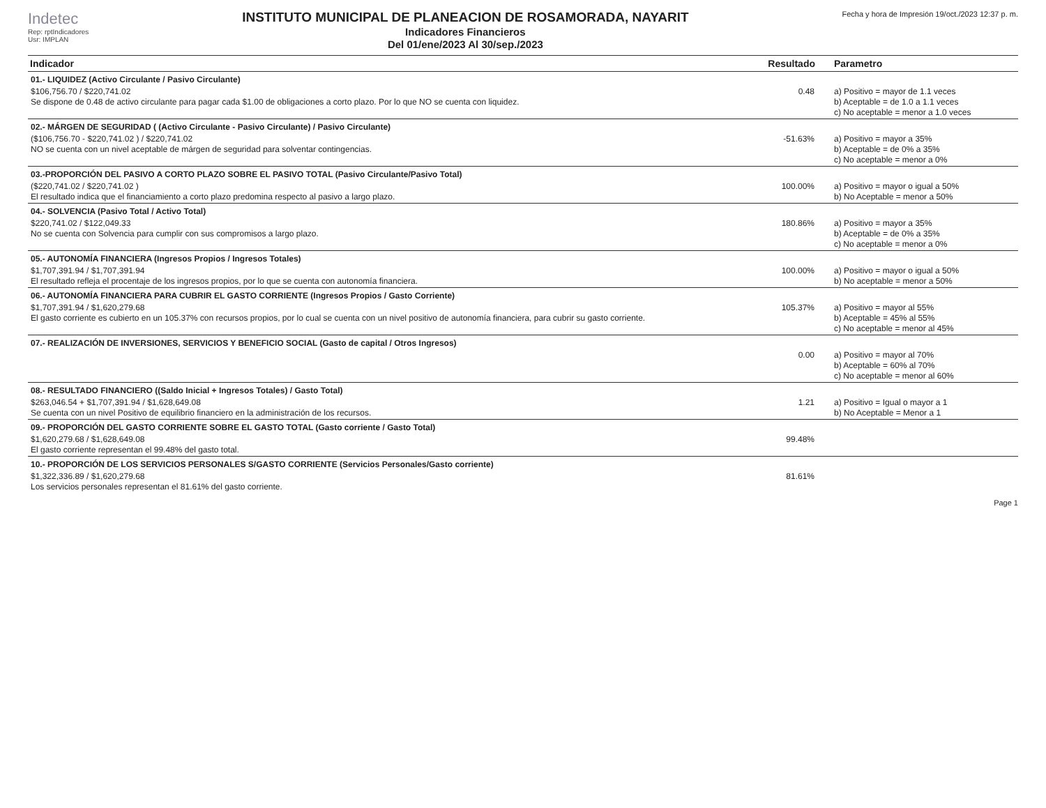Indetec
Rep: rptIndicadores
Usr: IMPLAN
INSTITUTO MUNICIPAL DE PLANEACION DE ROSAMORADA, NAYARIT
Indicadores Financieros
Del 01/ene/2023 Al 30/sep./2023
Fecha y hora de Impresión 19/oct./2023 12:37 p. m.
| Indicador | Resultado | Parametro |
| --- | --- | --- |
| 01.- LIQUIDEZ (Activo Circulante / Pasivo Circulante) | | |
| $106,756.70 / $220,741.02 Se dispone de 0.48 de activo circulante para pagar cada $1.00 de obligaciones a corto plazo. Por lo que NO se cuenta con liquidez. | 0.48 | a) Positivo = mayor de 1.1 veces b) Aceptable = de 1.0 a 1.1 veces c) No aceptable = menor a 1.0 veces |
| 02.- MÁRGEN DE SEGURIDAD ( (Activo Circulante - Pasivo Circulante) / Pasivo Circulante) | | |
| ($106,756.70 - $220,741.02 ) / $220,741.02 NO se cuenta con un nivel aceptable de márgen de seguridad para solventar contingencias. | -51.63% | a) Positivo = mayor a 35% b) Aceptable = de 0% a 35% c) No aceptable = menor a 0% |
| 03.-PROPORCIÓN DEL PASIVO A CORTO PLAZO SOBRE EL PASIVO TOTAL (Pasivo Circulante/Pasivo Total) | | |
| ($220,741.02 / $220,741.02 ) El resultado indica que el financiamiento a corto plazo predomina respecto al pasivo a largo plazo. | 100.00% | a) Positivo = mayor o igual a 50% b) No Aceptable = menor a 50% |
| 04.- SOLVENCIA (Pasivo Total / Activo Total) | | |
| $220,741.02 / $122,049.33 No se cuenta con Solvencia para cumplir con sus compromisos a largo plazo. | 180.86% | a) Positivo = mayor a 35% b) Aceptable = de 0% a 35% c) No aceptable = menor a 0% |
| 05.- AUTONOMÍA FINANCIERA (Ingresos Propios / Ingresos Totales) | | |
| $1,707,391.94 / $1,707,391.94 El resultado refleja el procentaje de los ingresos propios, por lo que se cuenta con autonomía financiera. | 100.00% | a) Positivo = mayor o igual a 50% b) No aceptable = menor a 50% |
| 06.- AUTONOMÍA FINANCIERA PARA CUBRIR EL GASTO CORRIENTE (Ingresos Propios / Gasto Corriente) | | |
| $1,707,391.94 / $1,620,279.68 El gasto corriente es cubierto en un 105.37% con recursos propios, por lo cual se cuenta con un nivel positivo de autonomía financiera, para cubrir su gasto corriente. | 105.37% | a) Positivo = mayor al 55% b) Aceptable = 45% al 55% c) No aceptable = menor al 45% |
| 07.- REALIZACIÓN DE INVERSIONES, SERVICIOS Y BENEFICIO SOCIAL (Gasto de capital / Otros Ingresos) | | |
| | 0.00 | a) Positivo = mayor al 70% b) Aceptable = 60% al 70% c) No aceptable = menor al 60% |
| 08.- RESULTADO FINANCIERO ((Saldo Inicial + Ingresos Totales) / Gasto Total) | | |
| $263,046.54 + $1,707,391.94 / $1,628,649.08 Se cuenta con un nivel Positivo de equilibrio financiero en la administración de los recursos. | 1.21 | a) Positivo = Igual o mayor a 1 b) No Aceptable = Menor a 1 |
| 09.- PROPORCIÓN DEL GASTO CORRIENTE SOBRE EL GASTO TOTAL (Gasto corriente / Gasto Total) | | |
| $1,620,279.68 / $1,628,649.08 El gasto corriente representan el 99.48% del gasto total. | 99.48% | |
| 10.- PROPORCIÓN DE LOS SERVICIOS PERSONALES S/GASTO CORRIENTE (Servicios Personales/Gasto corriente) | | |
| $1,322,336.89 / $1,620,279.68 Los servicios personales representan el 81.61% del gasto corriente. | 81.61% | |
Page 1